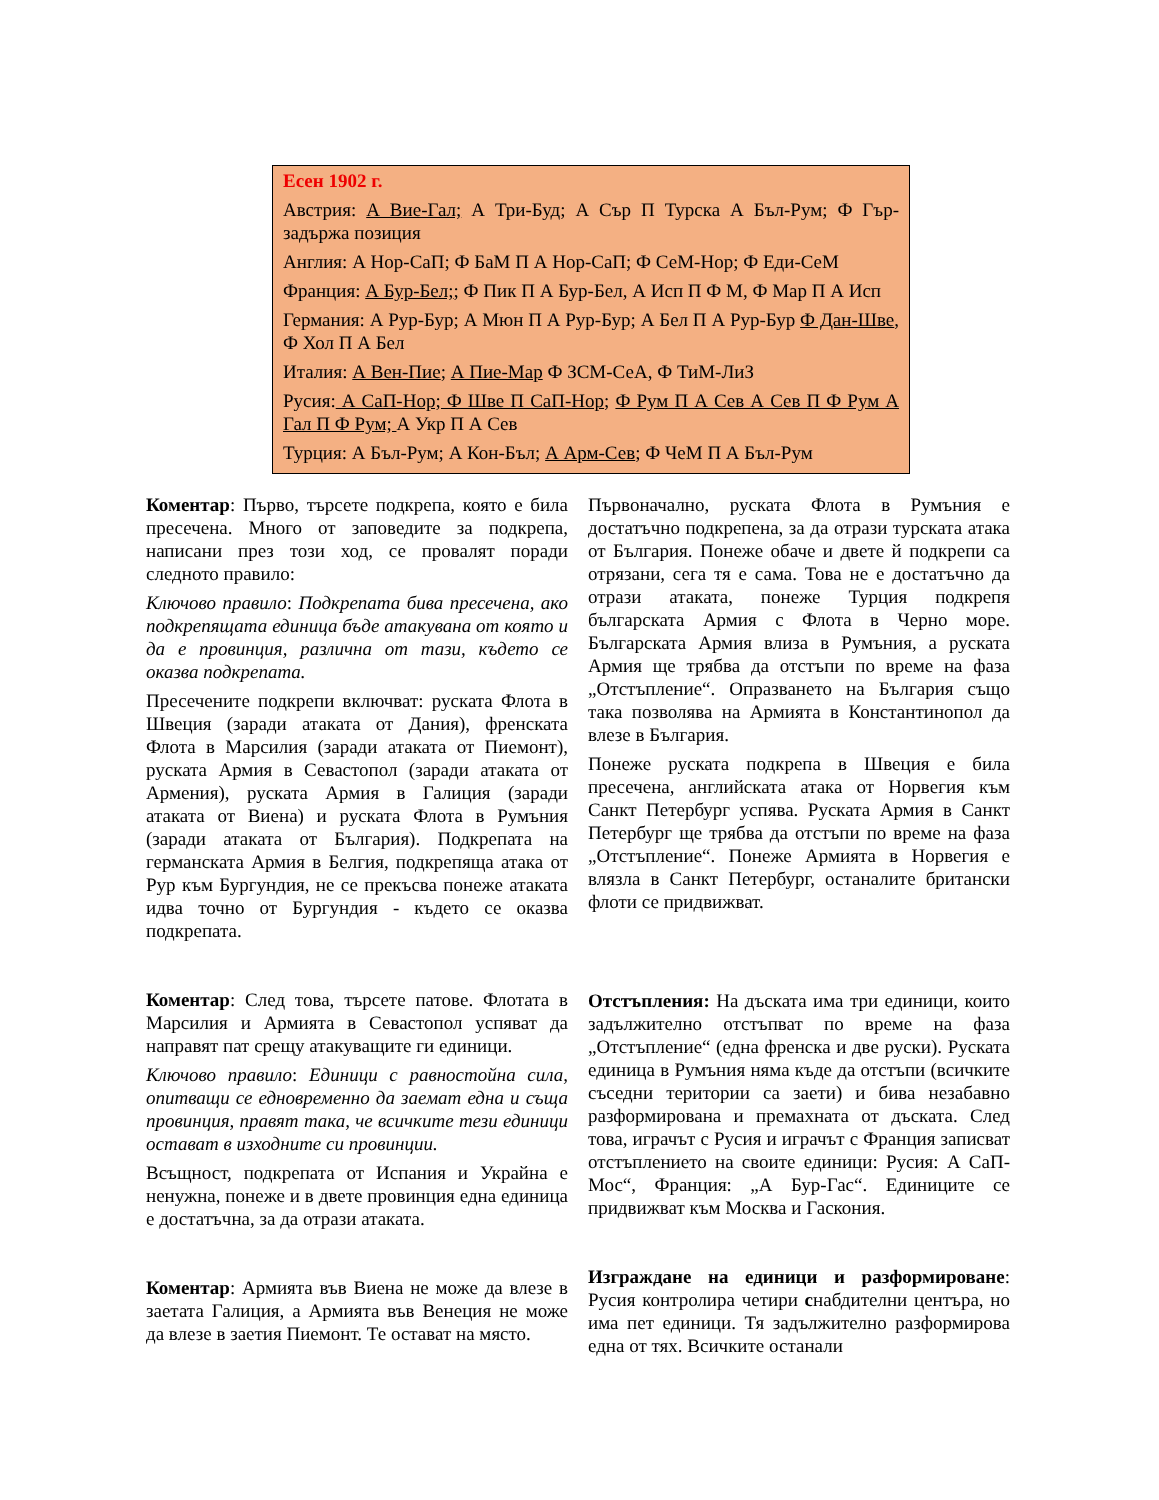Есен 1902 г.
Австрия: А Вие-Гал; А Три-Буд; А Сър П Турска А Бъл-Рум; Ф Гър-задържа позиция
Англия: А Нор-СаП; Ф БаМ П А Нор-СаП; Ф СеМ-Нор; Ф Еди-СеМ
Франция: А Бур-Бел;; Ф Пик П А Бур-Бел, А Исп П Ф М, Ф Мар П А Исп
Германия: А Рур-Бур; А Мюн П А Рур-Бур; А Бел П А Рур-Бур Ф Дан-Шве, Ф Хол П А Бел
Италия: А Вен-Пие; А Пие-Мар Ф ЗСМ-СеА, Ф ТиМ-ЛиЗ
Русия: А СаП-Нор; Ф Шве П СаП-Нор; Ф Рум П А Сев А Сев П Ф Рум А Гал П Ф Рум; А Укр П А Сев
Турция: А Бъл-Рум; А Кон-Бъл; А Арм-Сев; Ф ЧеМ П А Бъл-Рум
Коментар: Първо, търсете подкрепа, която е била пресечена. Много от заповедите за подкрепа, написани през този ход, се провалят поради следното правило:
Ключово правило: Подкрепата бива пресечена, ако подкрепящата единица бъде атакувана от която и да е провинция, различна от тази, където се оказва подкрепата.
Пресечените подкрепи включват: руската Флота в Швеция (заради атаката от Дания), френската Флота в Марсилия (заради атаката от Пиемонт), руската Армия в Севастопол (заради атаката от Армения), руската Армия в Галиция (заради атаката от Виена) и руската Флота в Румъния (заради атаката от България). Подкрепата на германската Армия в Белгия, подкрепяща атака от Рур към Бургундия, не се прекъсва понеже атаката идва точно от Бургундия - където се оказва подкрепата.
Коментар: След това, търсете патове. Флотата в Марсилия и Армията в Севастопол успяват да направят пат срещу атакуващите ги единици.
Ключово правило: Единици с равностойна сила, опитващи се едновременно да заемат една и съща провинция, правят така, че всичките тези единици остават в изходните си провинции.
Всъщност, подкрепата от Испания и Украйна е ненужна, понеже и в двете провинция една единица е достатъчна, за да отрази атаката.
Коментар: Армията във Виена не може да влезе в заетата Галиция, а Армията във Венеция не може да влезе в заетия Пиемонт. Те остават на място.
Първоначално, руската Флота в Румъния е достатъчно подкрепена, за да отрази турската атака от България. Понеже обаче и двете й подкрепи са отрязани, сега тя е сама. Това не е достатъчно да отрази атаката, понеже Турция подкрепя българската Армия с Флота в Черно море. Българската Армия влиза в Румъния, а руската Армия ще трябва да отстъпи по време на фаза „Отстъпление“. Опразването на България също така позволява на Армията в Константинопол да влезе в България.
Понеже руската подкрепа в Швеция е била пресечена, английската атака от Норвегия към Санкт Петербург успява. Руската Армия в Санкт Петербург ще трябва да отстъпи по време на фаза „Отстъпление“. Понеже Армията в Норвегия е влязла в Санкт Петербург, останалите британски флоти се придвижват.
Отстъпления: На дъската има три единици, които задължително отстъпват по време на фаза „Отстъпление“ (една френска и две руски). Руската единица в Румъния няма къде да отстъпи (всичките съседни територии са заети) и бива незабавно разформирована и премахната от дъската. След това, играчът с Русия и играчът с Франция записват отстъплението на своите единици: Русия: А СаП-Мос“, Франция: „А Бур-Гас“. Единиците се придвижват към Москва и Гаскония.
Изграждане на единици и разформироване: Русия контролира четири снабдителни центъра, но има пет единици. Тя задължително разформирова една от тях. Всичките останали